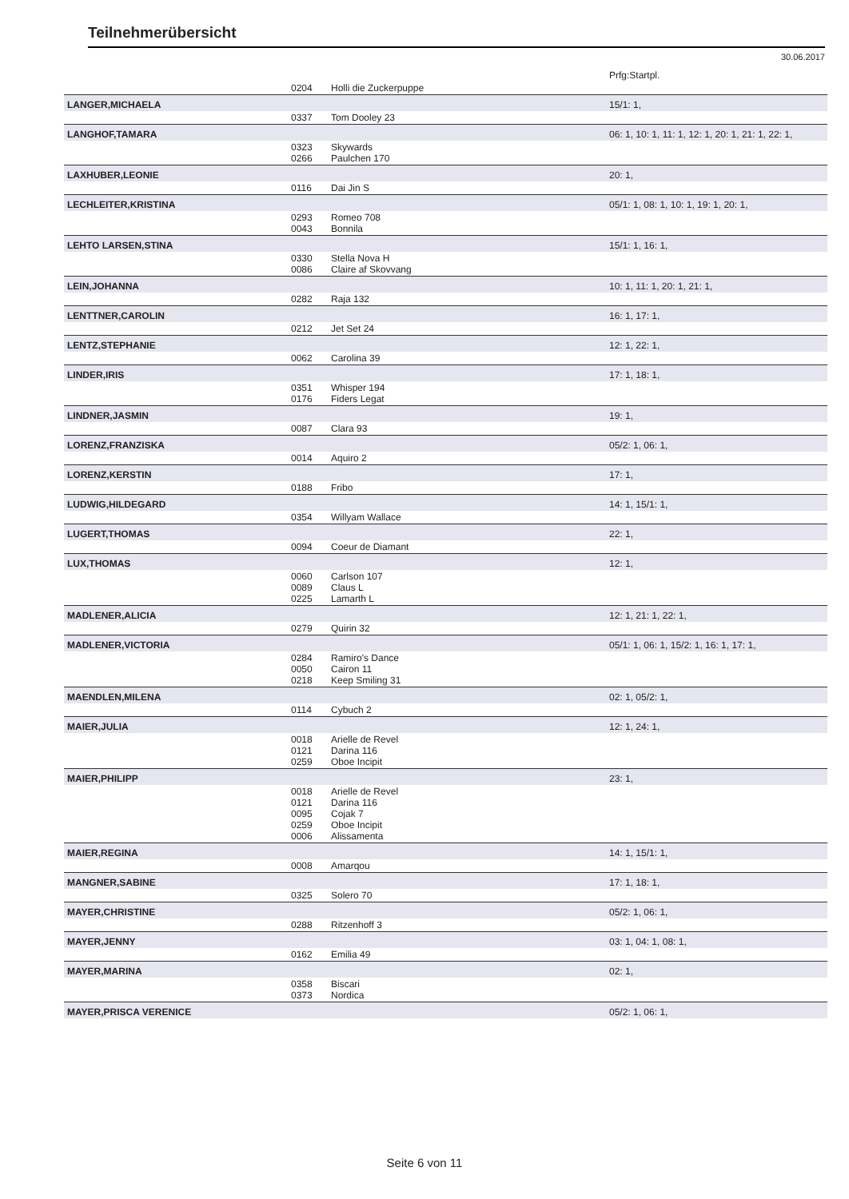Teilnehmerübersicht
30.06.2017
| | | | Prfg:Startpl. |
| | 0204 | Holli die Zuckerpuppe | |
| LANGER,MICHAELA | | | 15/1: 1, |
| | 0337 | Tom Dooley 23 | |
| LANGHOF,TAMARA | | | 06: 1, 10: 1, 11: 1, 12: 1, 20: 1, 21: 1, 22: 1, |
| | 0323 0266 | Skywards Paulchen 170 | |
| LAXHUBER,LEONIE | | | 20: 1, |
| | 0116 | Dai Jin S | |
| LECHLEITER,KRISTINA | | | 05/1: 1, 08: 1, 10: 1, 19: 1, 20: 1, |
| | 0293 0043 | Romeo 708 Bonnila | |
| LEHTO LARSEN,STINA | | | 15/1: 1, 16: 1, |
| | 0330 0086 | Stella Nova H Claire af Skovvang | |
| LEIN,JOHANNA | | | 10: 1, 11: 1, 20: 1, 21: 1, |
| | 0282 | Raja 132 | |
| LENTTNER,CAROLIN | | | 16: 1, 17: 1, |
| | 0212 | Jet Set 24 | |
| LENTZ,STEPHANIE | | | 12: 1, 22: 1, |
| | 0062 | Carolina 39 | |
| LINDER,IRIS | | | 17: 1, 18: 1, |
| | 0351 0176 | Whisper 194 Fiders Legat | |
| LINDNER,JASMIN | | | 19: 1, |
| | 0087 | Clara 93 | |
| LORENZ,FRANZISKA | | | 05/2: 1, 06: 1, |
| | 0014 | Aquiro 2 | |
| LORENZ,KERSTIN | | | 17: 1, |
| | 0188 | Fribo | |
| LUDWIG,HILDEGARD | | | 14: 1, 15/1: 1, |
| | 0354 | Willyam Wallace | |
| LUGERT,THOMAS | | | 22: 1, |
| | 0094 | Coeur de Diamant | |
| LUX,THOMAS | | | 12: 1, |
| | 0060 0089 0225 | Carlson 107 Claus L Lamarth L | |
| MADLENER,ALICIA | | | 12: 1, 21: 1, 22: 1, |
| | 0279 | Quirin 32 | |
| MADLENER,VICTORIA | | | 05/1: 1, 06: 1, 15/2: 1, 16: 1, 17: 1, |
| | 0284 0050 0218 | Ramiro's Dance Cairon 11 Keep Smiling 31 | |
| MAENDLEN,MILENA | | | 02: 1, 05/2: 1, |
| | 0114 | Cybuch 2 | |
| MAIER,JULIA | | | 12: 1, 24: 1, |
| | 0018 0121 0259 | Arielle de Revel Darina 116 Oboe Incipit | |
| MAIER,PHILIPP | | | 23: 1, |
| | 0018 0121 0095 0259 0006 | Arielle de Revel Darina 116 Cojak 7 Oboe Incipit Alissamenta | |
| MAIER,REGINA | | | 14: 1, 15/1: 1, |
| | 0008 | Amarqou | |
| MANGNER,SABINE | | | 17: 1, 18: 1, |
| | 0325 | Solero 70 | |
| MAYER,CHRISTINE | | | 05/2: 1, 06: 1, |
| | 0288 | Ritzenhoff 3 | |
| MAYER,JENNY | | | 03: 1, 04: 1, 08: 1, |
| | 0162 | Emilia 49 | |
| MAYER,MARINA | | | 02: 1, |
| | 0358 0373 | Biscari Nordica | |
| MAYER,PRISCA VERENICE | | | 05/2: 1, 06: 1, |
Seite 6 von 11